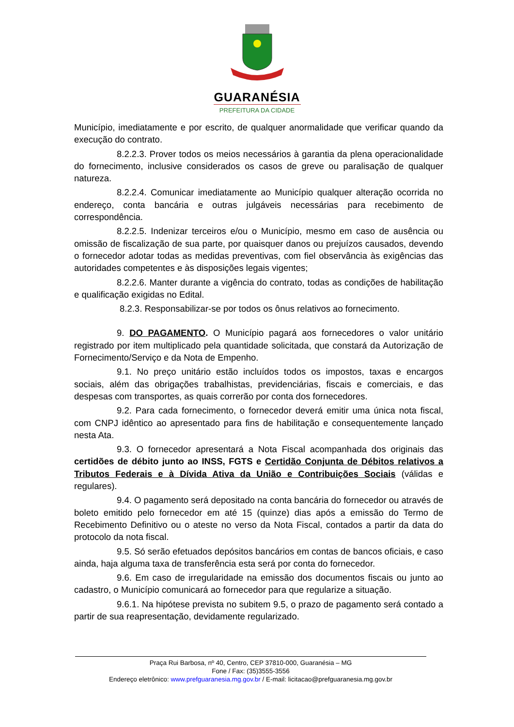GUARANÉSIA
PREFEITURA DA CIDADE
Município, imediatamente e por escrito, de qualquer anormalidade que verificar quando da execução do contrato.
8.2.2.3. Prover todos os meios necessários à garantia da plena operacionalidade do fornecimento, inclusive considerados os casos de greve ou paralisação de qualquer natureza.
8.2.2.4. Comunicar imediatamente ao Município qualquer alteração ocorrida no endereço, conta bancária e outras julgáveis necessárias para recebimento de correspondência.
8.2.2.5. Indenizar terceiros e/ou o Município, mesmo em caso de ausência ou omissão de fiscalização de sua parte, por quaisquer danos ou prejuízos causados, devendo o fornecedor adotar todas as medidas preventivas, com fiel observância às exigências das autoridades competentes e às disposições legais vigentes;
8.2.2.6. Manter durante a vigência do contrato, todas as condições de habilitação e qualificação exigidas no Edital.
8.2.3. Responsabilizar-se por todos os ônus relativos ao fornecimento.
9. DO PAGAMENTO. O Município pagará aos fornecedores o valor unitário registrado por item multiplicado pela quantidade solicitada, que constará da Autorização de Fornecimento/Serviço e da Nota de Empenho.
9.1. No preço unitário estão incluídos todos os impostos, taxas e encargos sociais, além das obrigações trabalhistas, previdenciárias, fiscais e comerciais, e das despesas com transportes, as quais correrão por conta dos fornecedores.
9.2. Para cada fornecimento, o fornecedor deverá emitir uma única nota fiscal, com CNPJ idêntico ao apresentado para fins de habilitação e consequentemente lançado nesta Ata.
9.3. O fornecedor apresentará a Nota Fiscal acompanhada dos originais das certidões de débito junto ao INSS, FGTS e Certidão Conjunta de Débitos relativos a Tributos Federais e à Dívida Ativa da União e Contribuições Sociais (válidas e regulares).
9.4. O pagamento será depositado na conta bancária do fornecedor ou através de boleto emitido pelo fornecedor em até 15 (quinze) dias após a emissão do Termo de Recebimento Definitivo ou o ateste no verso da Nota Fiscal, contados a partir da data do protocolo da nota fiscal.
9.5. Só serão efetuados depósitos bancários em contas de bancos oficiais, e caso ainda, haja alguma taxa de transferência esta será por conta do fornecedor.
9.6. Em caso de irregularidade na emissão dos documentos fiscais ou junto ao cadastro, o Município comunicará ao fornecedor para que regularize a situação.
9.6.1. Na hipótese prevista no subitem 9.5, o prazo de pagamento será contado a partir de sua reapresentação, devidamente regularizado.
Praça Rui Barbosa, nº 40, Centro, CEP 37810-000, Guaranésia – MG
Fone / Fax: (35)3555-3556
Endereço eletrônico: www.prefguaranesia.mg.gov.br / E-mail: licitacao@prefguaranesia.mg.gov.br